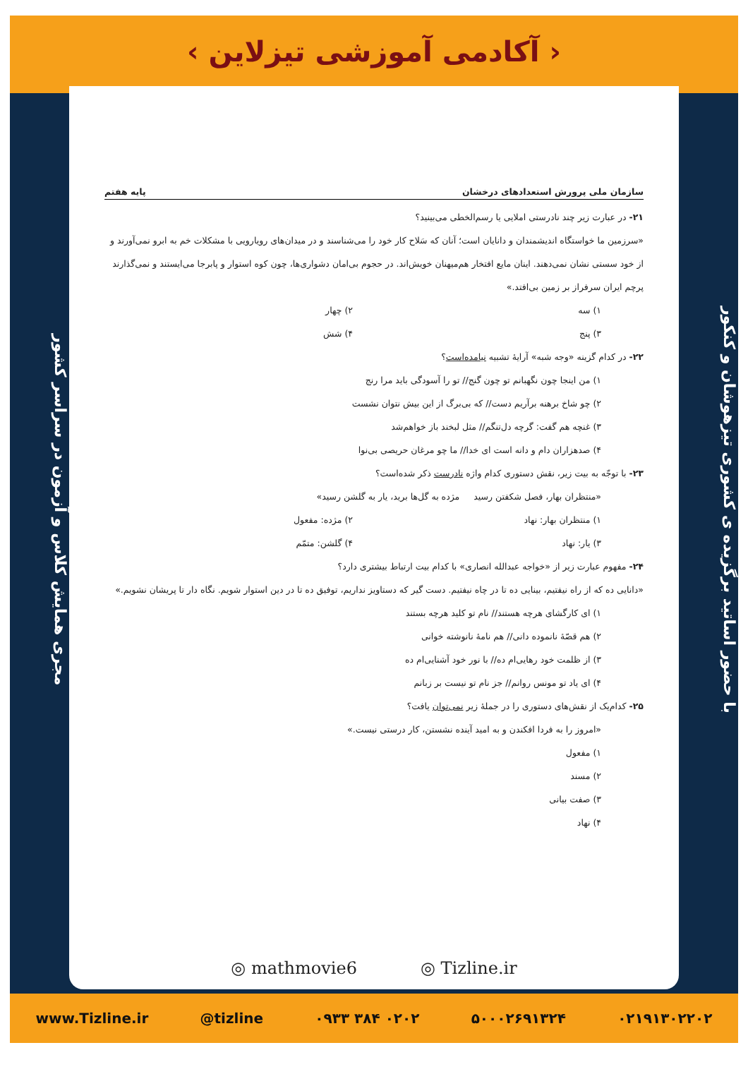‹ آکادمی آموزشی تیزلاین ›
با حضور اساتید برگزیده ی کشوری تیزهوشان و کنکور
مجری همایش کلاس و آزمون در سراسر کشور
سازمان ملی پرورش استعدادهای درخشان پایه هفتم
۲۱- در عبارت زیر چند نادرستی املایی یا رسم‌الخطی می‌بینید؟
«سرزمین ما خواستگاه اندیشمندان و دانایان است؛ آنان که سَلاح کار خود را می‌شناسند و در میدان‌های رویارویی با مشکلات خم به ابرو نمی‌آورند و از خود سستی نشان نمی‌دهند. اینان مایع افتخار هم‌میهنان خویش‌اند. در حجوم بی‌امان دشواری‌ها، چون کوه استوار و پابرجا می‌ایستند و نمی‌گذارند پرچم ایران سرفراز بر زمین بی‌افتد.»
۱) سه ۲) چهار ۳) پنج ۴) شش
۲۲- در کدام گزینه «وجه شبه» آرایهٔ تشبیه نیامده‌است؟
۱) من اینجا چون نگهبانم تو چون گنج// تو را آسودگی باید مرا رنج
۲) چو شاخ برهنه برآریم دست// که بی‌برگ از این بیش نتوان نشست
۳) غنچه هم گفت: گرچه دل‌تنگم// مثل لبخند باز خواهم‌شد
۴) صدهزاران دام و دانه است ای خدا// ما چو مرغان حریصی بی‌نوا
۲۳- با توجّه به بیت زیر، نقش دستوری کدام واژه نادرست ذکر شده‌است؟
«منتظران بهار، فصل شکفتن رسید مژده به گل‌ها برید، یار به گلشن رسید»
۱) منتظران بهار: نهاد ۲) مژده: مفعول ۳) یار: نهاد ۴) گلشن: متمّم
۲۴- مفهوم عبارت زیر از «خواجه عبدالله انصاری» با کدام بیت ارتباط بیشتری دارد؟
«دانایی ده که از راه نیفتیم، بینایی ده تا در چاه نیفتیم. دست گیر که دستاویز نداریم، توفیق ده تا در دین استوار شویم. نگاه دار تا پریشان نشویم.»
۱) ای کارگشای هرچه هستند// نام تو کلید هرچه بستند
۲) هم قصّهٔ نانموده دانی// هم نامهٔ نانوشته خوانی
۳) از ظلمت خود رهایی‌ام ده// با نور خود آشنایی‌ام ده
۴) ای یاد تو مونس روانم// جز نام تو نیست بر زبانم
۲۵- کدام‌یک از نقش‌های دستوری را در جملهٔ زیر نمی‌توان یافت؟
«امروز را به فردا افکندن و به امید آینده نشستن، کار درستی نیست.»
۱) مفعول
۲) مسند
۳) صفت بیانی
۴) نهاد
◎ mathmovie6 ◎ Tizline.ir
www.Tizline.ir @tizline ۰۹۳۳ ۳۸۴ ۰۲۰۲ ۵۰۰۰۲۶۹۱۳۲۴ ۰۲۱۹۱۳۰۲۲۰۲